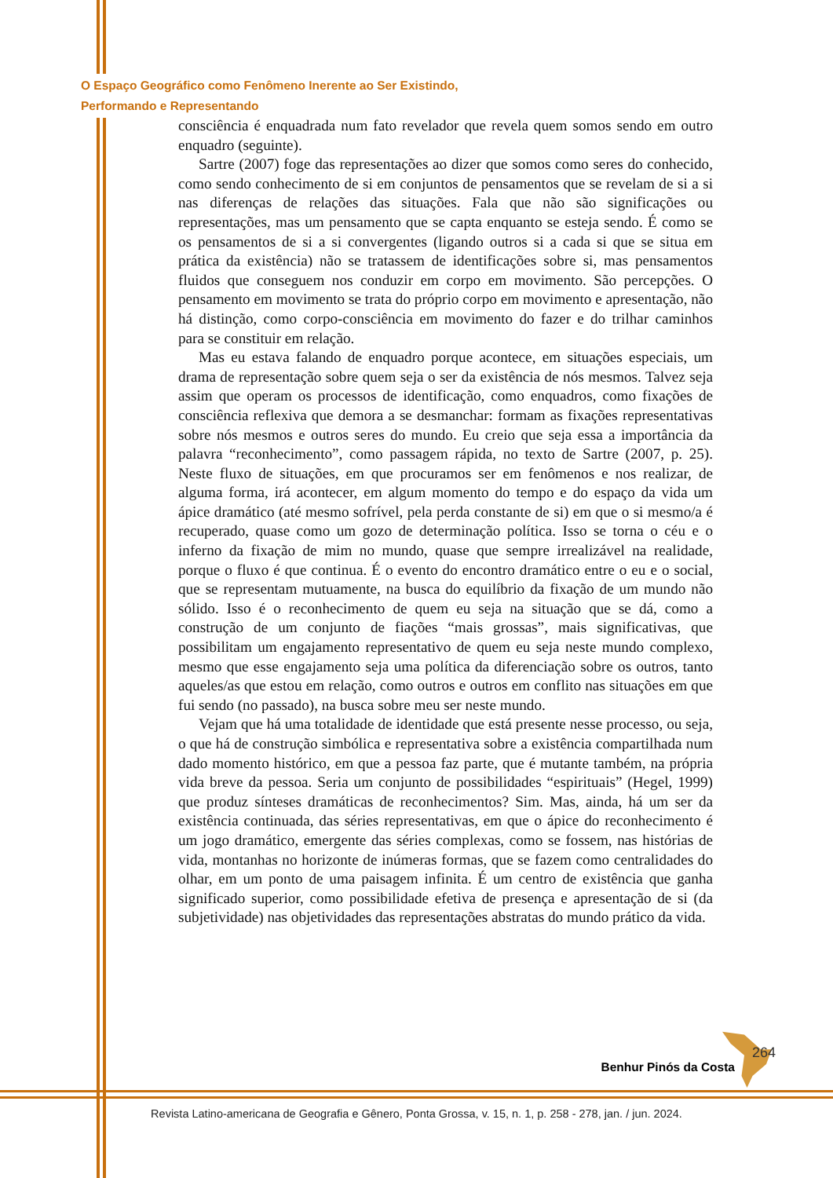O Espaço Geográfico como Fenômeno Inerente ao Ser Existindo,
Performando e Representando
consciência é enquadrada num fato revelador que revela quem somos sendo em outro enquadro (seguinte).
Sartre (2007) foge das representações ao dizer que somos como seres do conhecido, como sendo conhecimento de si em conjuntos de pensamentos que se revelam de si a si nas diferenças de relações das situações. Fala que não são significações ou representações, mas um pensamento que se capta enquanto se esteja sendo. É como se os pensamentos de si a si convergentes (ligando outros si a cada si que se situa em prática da existência) não se tratassem de identificações sobre si, mas pensamentos fluidos que conseguem nos conduzir em corpo em movimento. São percepções. O pensamento em movimento se trata do próprio corpo em movimento e apresentação, não há distinção, como corpo-consciência em movimento do fazer e do trilhar caminhos para se constituir em relação.
Mas eu estava falando de enquadro porque acontece, em situações especiais, um drama de representação sobre quem seja o ser da existência de nós mesmos. Talvez seja assim que operam os processos de identificação, como enquadros, como fixações de consciência reflexiva que demora a se desmanchar: formam as fixações representativas sobre nós mesmos e outros seres do mundo. Eu creio que seja essa a importância da palavra “reconhecimento”, como passagem rápida, no texto de Sartre (2007, p. 25). Neste fluxo de situações, em que procuramos ser em fenômenos e nos realizar, de alguma forma, irá acontecer, em algum momento do tempo e do espaço da vida um ápice dramático (até mesmo sofrível, pela perda constante de si) em que o si mesmo/a é recuperado, quase como um gozo de determinação política. Isso se torna o céu e o inferno da fixação de mim no mundo, quase que sempre irrealizável na realidade, porque o fluxo é que continua. É o evento do encontro dramático entre o eu e o social, que se representam mutuamente, na busca do equilíbrio da fixação de um mundo não sólido. Isso é o reconhecimento de quem eu seja na situação que se dá, como a construção de um conjunto de fiações “mais grossas”, mais significativas, que possibilitam um engajamento representativo de quem eu seja neste mundo complexo, mesmo que esse engajamento seja uma política da diferenciação sobre os outros, tanto aqueles/as que estou em relação, como outros e outros em conflito nas situações em que fui sendo (no passado), na busca sobre meu ser neste mundo.
Vejam que há uma totalidade de identidade que está presente nesse processo, ou seja, o que há de construção simbólica e representativa sobre a existência compartilhada num dado momento histórico, em que a pessoa faz parte, que é mutante também, na própria vida breve da pessoa. Seria um conjunto de possibilidades “espirituais” (Hegel, 1999) que produz sínteses dramáticas de reconhecimentos? Sim. Mas, ainda, há um ser da existência continuada, das séries representativas, em que o ápice do reconhecimento é um jogo dramático, emergente das séries complexas, como se fossem, nas histórias de vida, montanhas no horizonte de inúmeras formas, que se fazem como centralidades do olhar, em um ponto de uma paisagem infinita. É um centro de existência que ganha significado superior, como possibilidade efetiva de presença e apresentação de si (da subjetividade) nas objetividades das representações abstratas do mundo prático da vida.
264
Benhur Pinós da Costa
Revista Latino-americana de Geografia e Gênero, Ponta Grossa, v. 15, n. 1, p. 258 - 278, jan. / jun. 2024.